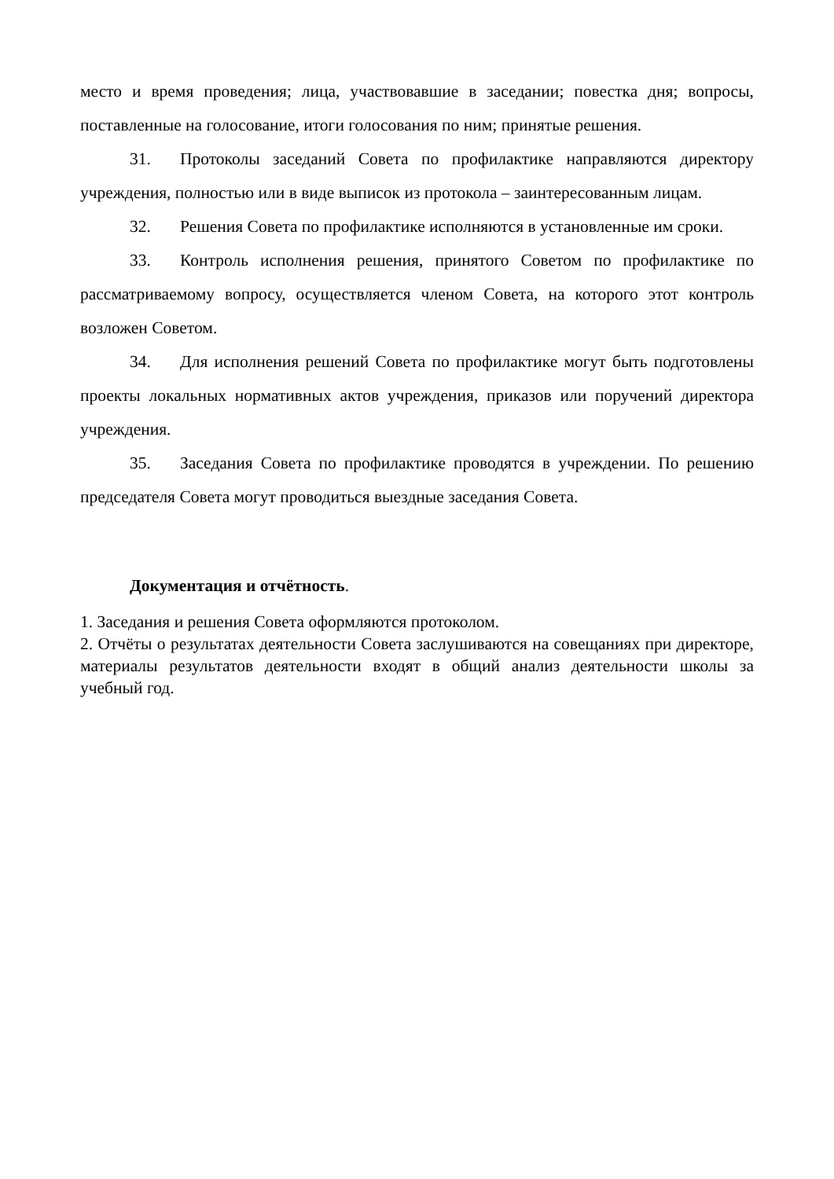место и время проведения; лица, участвовавшие в заседании; повестка дня; вопросы, поставленные на голосование, итоги голосования по ним; принятые решения.
31. Протоколы заседаний Совета по профилактике направляются директору учреждения, полностью или в виде выписок из протокола – заинтересованным лицам.
32. Решения Совета по профилактике исполняются в установленные им сроки.
33. Контроль исполнения решения, принятого Советом по профилактике по рассматриваемому вопросу, осуществляется членом Совета, на которого этот контроль возложен Советом.
34. Для исполнения решений Совета по профилактике могут быть подготовлены проекты локальных нормативных актов учреждения, приказов или поручений директора учреждения.
35. Заседания Совета по профилактике проводятся в учреждении. По решению председателя Совета могут проводиться выездные заседания Совета.
Документация и отчётность.
1. Заседания и решения Совета оформляются протоколом.
2. Отчёты о результатах деятельности Совета заслушиваются на совещаниях при директоре, материалы результатов деятельности входят в общий анализ деятельности школы за учебный год.